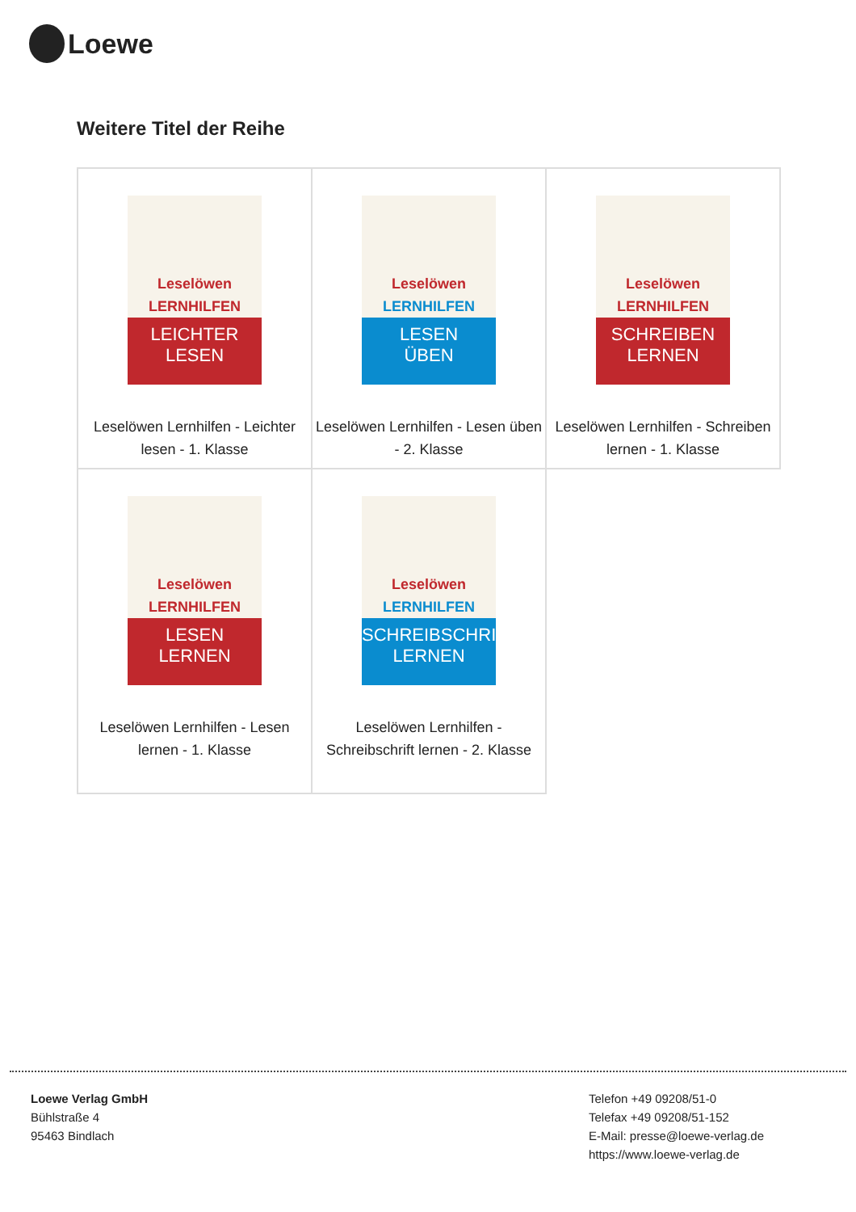Loewe
Weitere Titel der Reihe
| Leselöwen LERNHILFEN LEICHTER LESEN Leselöwen Lernhilfen - Leichter lesen - 1. Klasse | Leselöwen LERNHILFEN LESEN ÜBEN Leselöwen Lernhilfen - Lesen üben - 2. Klasse | Leselöwen LERNHILFEN SCHREIBEN LERNEN Leselöwen Lernhilfen - Schreiben lernen - 1. Klasse |
| Leselöwen LERNHILFEN LESEN LERNEN Leselöwen Lernhilfen - Lesen lernen - 1. Klasse | Leselöwen LERNHILFEN SCHREIBSCHRIFT LERNEN Leselöwen Lernhilfen - Schreibschrift lernen - 2. Klasse | |
Loewe Verlag GmbH
Bühlstraße 4
95463 Bindlach
Telefon +49 09208/51-0
Telefax +49 09208/51-152
E-Mail: presse@loewe-verlag.de
https://www.loewe-verlag.de